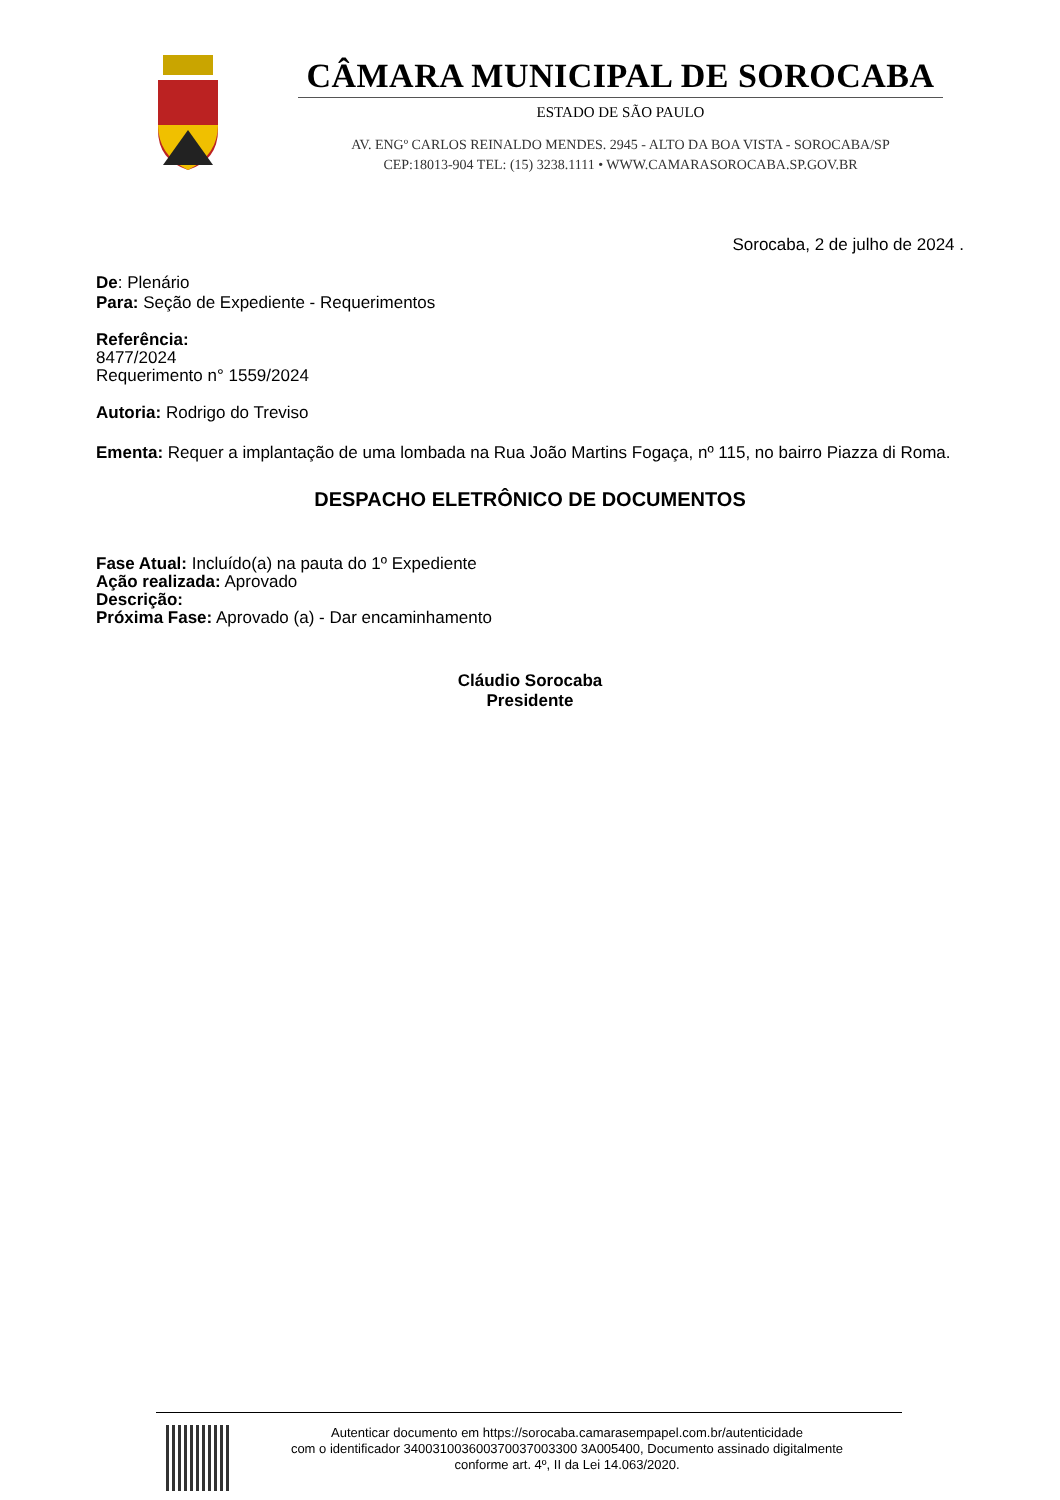CÂMARA MUNICIPAL DE SOROCABA
ESTADO DE SÃO PAULO
AV. ENGº CARLOS REINALDO MENDES. 2945 - ALTO DA BOA VISTA - SOROCABA/SP
CEP:18013-904 TEL: (15) 3238.1111 • WWW.CAMARASOROCABA.SP.GOV.BR
Sorocaba, 2 de julho de 2024 .
De: Plenário
Para: Seção de Expediente - Requerimentos
Referência:
8477/2024
Requerimento n° 1559/2024
Autoria: Rodrigo do Treviso
Ementa: Requer a implantação de uma lombada na Rua João Martins Fogaça, nº 115, no bairro Piazza di Roma.
DESPACHO ELETRÔNICO DE DOCUMENTOS
Fase Atual: Incluído(a) na pauta do 1º Expediente
Ação realizada: Aprovado
Descrição:
Próxima Fase: Aprovado (a) - Dar encaminhamento
Cláudio Sorocaba
Presidente
Autenticar documento em https://sorocaba.camarasempapel.com.br/autenticidade
com o identificador 340031003600370037003300 3A005400, Documento assinado digitalmente
conforme art. 4º, II da Lei 14.063/2020.